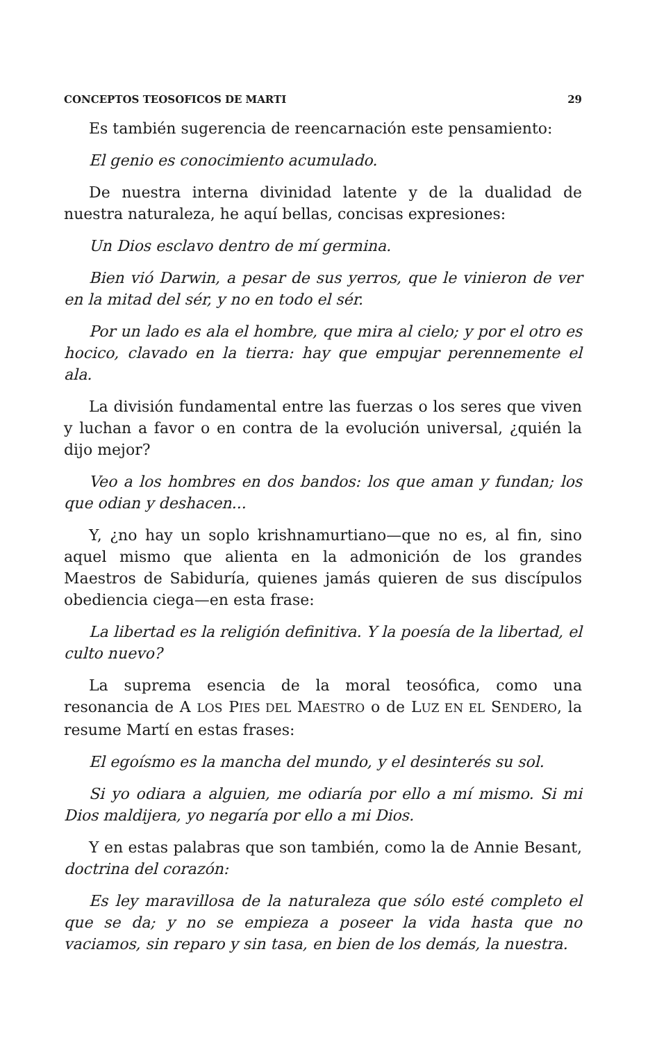CONCEPTOS TEOSOFICOS DE MARTI 29
Es también sugerencia de reencarnación este pensamiento:
El genio es conocimiento acumulado.
De nuestra interna divinidad latente y de la dualidad de nuestra naturaleza, he aquí bellas, concisas expresiones:
Un Dios esclavo dentro de mí germina.
Bien vió Darwin, a pesar de sus yerros, que le vinieron de ver en la mitad del sér, y no en todo el sér.
Por un lado es ala el hombre, que mira al cielo; y por el otro es hocico, clavado en la tierra: hay que empujar perennemente el ala.
La división fundamental entre las fuerzas o los seres que viven y luchan a favor o en contra de la evolución universal, ¿quién la dijo mejor?
Veo a los hombres en dos bandos: los que aman y fundan; los que odian y deshacen...
Y, ¿no hay un soplo krishnamurtiano—que no es, al fin, sino aquel mismo que alienta en la admonición de los grandes Maestros de Sabiduría, quienes jamás quieren de sus discípulos obediencia ciega—en esta frase:
La libertad es la religión definitiva. Y la poesía de la libertad, el culto nuevo?
La suprema esencia de la moral teosófica, como una resonancia de A LOS PIES DEL MAESTRO o de LUZ EN EL SENDERO, la resume Martí en estas frases:
El egoísmo es la mancha del mundo, y el desinterés su sol.
Si yo odiara a alguien, me odiaría por ello a mí mismo. Si mi Dios maldijera, yo negaría por ello a mi Dios.
Y en estas palabras que son también, como la de Annie Besant, doctrina del corazón:
Es ley maravillosa de la naturaleza que sólo esté completo el que se da; y no se empieza a poseer la vida hasta que no vaciamos, sin reparo y sin tasa, en bien de los demás, la nuestra.